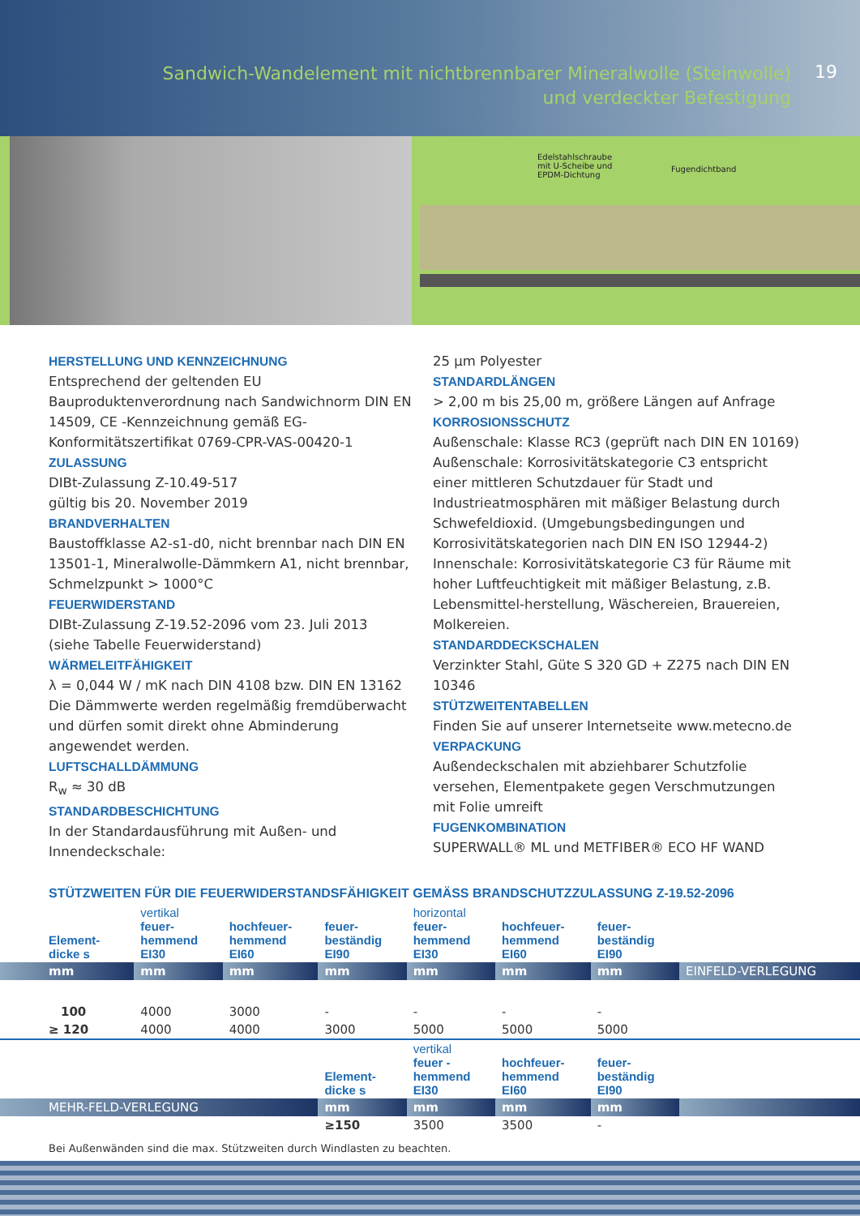Sandwich-Wandelement mit nichtbrennbarer Mineralwolle (Steinwolle)
und verdeckter Befestigung
19
Edelstahlschraube
mit U-Scheibe und
EPDM-Dichtung
Fugendichtband
HERSTELLUNG UND KENNZEICHNUNG
Entsprechend der geltenden EU Bauproduktenverordnung nach Sandwichnorm DIN EN 14509, CE -Kennzeichnung gemäß EG-Konformitätszertifikat 0769-CPR-VAS-00420-1
ZULASSUNG
DIBt-Zulassung Z-10.49-517
gültig bis 20. November 2019
BRANDVERHALTEN
Baustoffklasse A2-s1-d0, nicht brennbar nach DIN EN 13501-1, Mineralwolle-Dämmkern A1, nicht brennbar, Schmelzpunkt > 1000°C
FEUERWIDERSTAND
DIBt-Zulassung Z-19.52-2096 vom 23. Juli 2013
(siehe Tabelle Feuerwiderstand)
WÄRMELEITFÄHIGKEIT
λ = 0,044 W / mK nach DIN 4108 bzw. DIN EN 13162 Die Dämmwerte werden regelmäßig fremdüberwacht und dürfen somit direkt ohne Abminderung angewendet werden.
LUFTSCHALLDÄMMUNG
R<sub>w</sub> ≈ 30 dB
STANDARDBESCHICHTUNG
In der Standardausführung mit Außen- und Innendeckschale:
25 µm Polyester
STANDARDLÄNGEN
> 2,00 m bis 25,00 m, größere Längen auf Anfrage
KORROSIONSSCHUTZ
Außenschale: Klasse RC3 (geprüft nach DIN EN 10169)
Außenschale: Korrosivitätskategorie C3 entspricht einer mittleren Schutzdauer für Stadt und Industrieatmosphären mit mäßiger Belastung durch Schwefeldioxid. (Umgebungsbedingungen und Korrosivitätskategorien nach DIN EN ISO 12944-2)
Innenschale: Korrosivitätskategorie C3 für Räume mit hoher Luftfeuchtigkeit mit mäßiger Belastung, z.B. Lebensmittel-herstellung, Wäschereien, Brauereien, Molkereien.
STANDARDDECKSCHALEN
Verzinkter Stahl, Güte S 320 GD + Z275 nach DIN EN 10346
STÜTZWEITENTABELLEN
Finden Sie auf unserer Internetseite www.metecno.de
VERPACKUNG
Außendeckschalen mit abziehbarer Schutzfolie versehen, Elementpakete gegen Verschmutzungen mit Folie umreift
FUGENKOMBINATION
SUPERWALL® ML und METFIBER® ECO HF WAND
STÜTZWEITEN FÜR DIE FEUERWIDERSTANDSFÄHIGKEIT GEMÄSS BRANDSCHUTZZULASSUNG Z-19.52-2096
| Element- dicke s | vertikal feuer- hemmend EI30 | hochfeuer- hemmend EI60 | feuer- beständig EI90 | horizontal feuer- hemmend EI30 | hochfeuer- hemmend EI60 | feuer- beständig EI90 | |
| mm | mm | mm | mm | mm | mm | mm | EINFELD-VERLEGUNG |
| 100 | 4000 | 3000 | - | - | - | - | |
| ≥ 120 | 4000 | 4000 | 3000 | 5000 | 5000 | 5000 | |
| | | | Element- dicke s | vertikal feuer - hemmend EI30 | hochfeuer- hemmend EI60 | feuer- beständig EI90 | |
| MEHR-FELD-VERLEGUNG | | | mm | mm | mm | mm | |
| | | | ≥150 | 3500 | 3500 | - | |
Bei Außenwänden sind die max. Stützweiten durch Windlasten zu beachten.